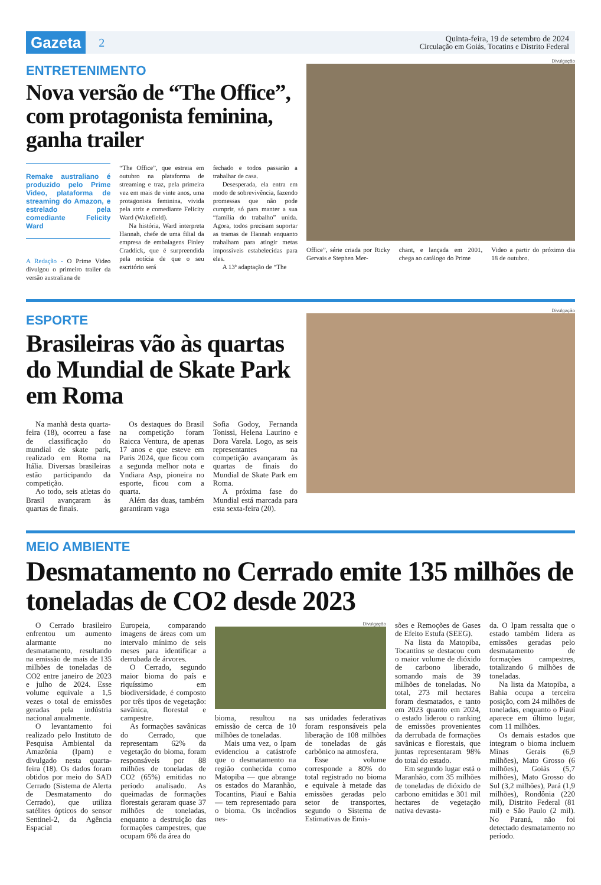Gazeta
2
Quinta-feira, 19 de setembro de 2024
Circulação em Goiás, Tocatins e Distrito Federal
ENTRETENIMENTO
Nova versão de “The Office”, com protagonista feminina, ganha trailer
Remake australiano é produzido pelo Prime Video, plataforma de streaming do Amazon, e estrelado pela comediante Felicity Ward
A Redação - O Prime Video divulgou o primeiro trailer da versão australiana de
“The Office”, que estreia em outubro na plataforma de streaming e traz, pela primeira vez em mais de vinte anos, uma protagonista feminina, vivida pela atriz e comediante Felicity Ward (Wakefield).
Na história, Ward interpreta Hannah, chefe de uma filial da empresa de embalagens Finley Craddick, que é surpreendida pela notícia de que o seu escritório será
fechado e todos passarão a trabalhar de casa.
Desesperada, ela entra em modo de sobrevivência, fazendo promessas que não pode cumprir, só para manter a sua “família do trabalho” unida. Agora, todos precisam suportar as tramas de Hannah enquanto trabalham para atingir metas impossíveis estabelecidas para eles.
A 13ª adaptação de “The
Divulgação
Office”, série criada por Ricky Gervais e Stephen Mer-
chant, e lançada em 2001, chega ao catálogo do Prime
Video a partir do próximo dia 18 de outubro.
ESPORTE
Brasileiras vão às quartas do Mundial de Skate Park em Roma
Na manhã desta quarta-feira (18), ocorreu a fase de classificação do mundial de skate park, realizado em Roma na Itália. Diversas brasileiras estão participando da competição.
Ao todo, seis atletas do Brasil avançaram às quartas de finais.
Os destaques do Brasil na competição foram Raicca Ventura, de apenas 17 anos e que esteve em Paris 2024, que ficou com a segunda melhor nota e Yndiara Asp, pioneira no esporte, ficou com a quarta.
Além das duas, também garantiram vaga
Sofia Godoy, Fernanda Tonissi, Helena Laurino e Dora Varela. Logo, as seis representantes na competição avançaram às quartas de finais do Mundial de Skate Park em Roma.
A próxima fase do Mundial está marcada para esta sexta-feira (20).
Divulgação
MEIO AMBIENTE
Desmatamento no Cerrado emite 135 milhões de toneladas de CO2 desde 2023
O Cerrado brasileiro enfrentou um aumento alarmante no desmatamento, resultando na emissão de mais de 135 milhões de toneladas de CO2 entre janeiro de 2023 e julho de 2024. Esse volume equivale a 1,5 vezes o total de emissões geradas pela indústria nacional anualmente.
O levantamento foi realizado pelo Instituto de Pesquisa Ambiental da Amazônia (Ipam) e divulgado nesta quarta-feira (18). Os dados foram obtidos por meio do SAD Cerrado (Sistema de Alerta de Desmatamento do Cerrado), que utiliza satélites ópticos do sensor Sentinel-2, da Agência Espacial
Europeia, comparando imagens de áreas com um intervalo mínimo de seis meses para identificar a derrubada de árvores.
O Cerrado, segundo maior bioma do país e riquíssimo em biodiversidade, é composto por três tipos de vegetação: savânica, florestal e campestre.
As formações savânicas do Cerrado, que representam 62% da vegetação do bioma, foram responsáveis por 88 milhões de toneladas de CO2 (65%) emitidas no período analisado. As queimadas de formações florestais geraram quase 37 milhões de toneladas, enquanto a destruição das formações campestres, que ocupam 6% da área do
Divulgação
bioma, resultou na emissão de cerca de 10 milhões de toneladas.
Mais uma vez, o Ipam evidenciou a catástrofe que o desmatamento na região conhecida como Matopiba — que abrange os estados do Maranhão, Tocantins, Piauí e Bahia — tem representado para o bioma. Os incêndios nes-
sas unidades federativas foram responsáveis pela liberação de 108 milhões de toneladas de gás carbônico na atmosfera.
Esse volume corresponde a 80% do total registrado no bioma e equivale à metade das emissões geradas pelo setor de transportes, segundo o Sistema de Estimativas de Emis-
sões e Remoções de Gases de Efeito Estufa (SEEG).
Na lista da Matopiba, Tocantins se destacou com o maior volume de dióxido de carbono liberado, somando mais de 39 milhões de toneladas. No total, 273 mil hectares foram desmatados, e tanto em 2023 quanto em 2024, o estado liderou o ranking de emissões provenientes da derrubada de formações savânicas e florestais, que juntas representaram 98% do total do estado.
Em segundo lugar está o Maranhão, com 35 milhões de toneladas de dióxido de carbono emitidas e 301 mil hectares de vegetação nativa devasta-
da. O Ipam ressalta que o estado também lidera as emissões geradas pelo desmatamento de formações campestres, totalizando 6 milhões de toneladas.
Na lista da Matopiba, a Bahia ocupa a terceira posição, com 24 milhões de toneladas, enquanto o Piauí aparece em último lugar, com 11 milhões.
Os demais estados que integram o bioma incluem Minas Gerais (6,9 milhões), Mato Grosso (6 milhões), Goiás (5,7 milhões), Mato Grosso do Sul (3,2 milhões), Pará (1,9 milhões), Rondônia (220 mil), Distrito Federal (81 mil) e São Paulo (2 mil). No Paraná, não foi detectado desmatamento no período.